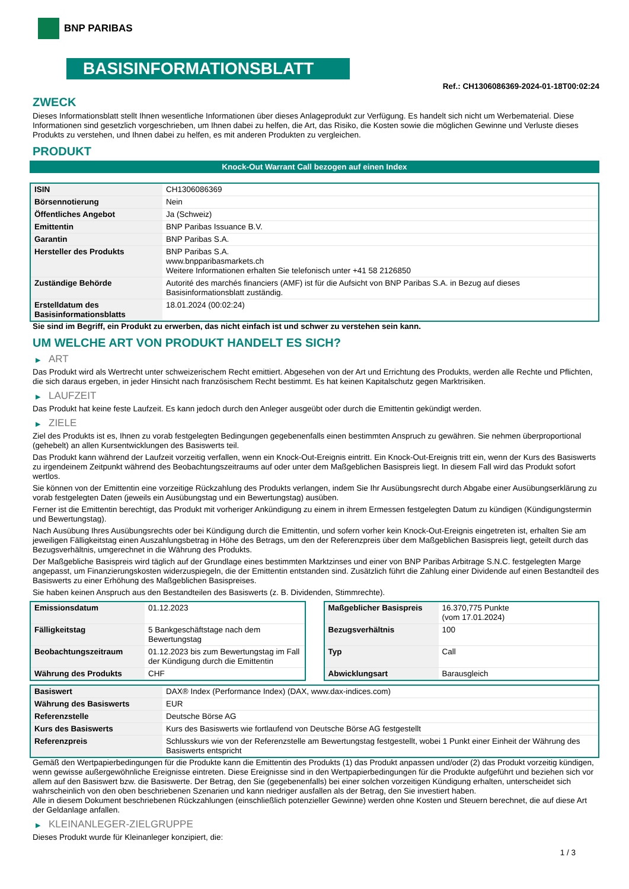BNP PARIBAS
BASISINFORMATIONSBLATT
Ref.: CH1306086369-2024-01-18T00:02:24
ZWECK
Dieses Informationsblatt stellt Ihnen wesentliche Informationen über dieses Anlageprodukt zur Verfügung. Es handelt sich nicht um Werbematerial. Diese Informationen sind gesetzlich vorgeschrieben, um Ihnen dabei zu helfen, die Art, das Risiko, die Kosten sowie die möglichen Gewinne und Verluste dieses Produkts zu verstehen, und Ihnen dabei zu helfen, es mit anderen Produkten zu vergleichen.
PRODUKT
Knock-Out Warrant Call bezogen auf einen Index
| ISIN | CH1306086369 |
| Börsennotierung | Nein |
| Öffentliches Angebot | Ja (Schweiz) |
| Emittentin | BNP Paribas Issuance B.V. |
| Garantin | BNP Paribas S.A. |
| Hersteller des Produkts | BNP Paribas S.A. www.bnpparibasmarkets.ch Weitere Informationen erhalten Sie telefonisch unter +41 58 2126850 |
| Zuständige Behörde | Autorité des marchés financiers (AMF) ist für die Aufsicht von BNP Paribas S.A. in Bezug auf dieses Basisinformationsblatt zuständig. |
| Erstelldatum des Basisinformationsblatts | 18.01.2024 (00:02:24) |
Sie sind im Begriff, ein Produkt zu erwerben, das nicht einfach ist und schwer zu verstehen sein kann.
UM WELCHE ART VON PRODUKT HANDELT ES SICH?
▶ ART
Das Produkt wird als Wertrecht unter schweizerischem Recht emittiert. Abgesehen von der Art und Errichtung des Produkts, werden alle Rechte und Pflichten, die sich daraus ergeben, in jeder Hinsicht nach französischem Recht bestimmt. Es hat keinen Kapitalschutz gegen Marktrisiken.
▶ LAUFZEIT
Das Produkt hat keine feste Laufzeit. Es kann jedoch durch den Anleger ausgeübt oder durch die Emittentin gekündigt werden.
▶ ZIELE
Ziel des Produkts ist es, Ihnen zu vorab festgelegten Bedingungen gegebenenfalls einen bestimmten Anspruch zu gewähren. Sie nehmen überproportional (gehebelt) an allen Kursentwicklungen des Basiswerts teil.
Das Produkt kann während der Laufzeit vorzeitig verfallen, wenn ein Knock-Out-Ereignis eintritt. Ein Knock-Out-Ereignis tritt ein, wenn der Kurs des Basiswerts zu irgendeinem Zeitpunkt während des Beobachtungszeitraums auf oder unter dem Maßgeblichen Basispreis liegt. In diesem Fall wird das Produkt sofort wertlos.
Sie können von der Emittentin eine vorzeitige Rückzahlung des Produkts verlangen, indem Sie Ihr Ausübungsrecht durch Abgabe einer Ausübungserklärung zu vorab festgelegten Daten (jeweils ein Ausübungstag und ein Bewertungstag) ausüben.
Ferner ist die Emittentin berechtigt, das Produkt mit vorheriger Ankündigung zu einem in ihrem Ermessen festgelegten Datum zu kündigen (Kündigungstermin und Bewertungstag).
Nach Ausübung Ihres Ausübungsrechts oder bei Kündigung durch die Emittentin, und sofern vorher kein Knock-Out-Ereignis eingetreten ist, erhalten Sie am jeweiligen Fälligkeitstag einen Auszahlungsbetrag in Höhe des Betrags, um den der Referenzpreis über dem Maßgeblichen Basispreis liegt, geteilt durch das Bezugsverhältnis, umgerechnet in die Währung des Produkts.
Der Maßgebliche Basispreis wird täglich auf der Grundlage eines bestimmten Marktzinses und einer von BNP Paribas Arbitrage S.N.C. festgelegten Marge angepasst, um Finanzierungskosten widerzuspiegeln, die der Emittentin entstanden sind. Zusätzlich führt die Zahlung einer Dividende auf einen Bestandteil des Basiswerts zu einer Erhöhung des Maßgeblichen Basispreises.
Sie haben keinen Anspruch aus den Bestandteilen des Basiswerts (z. B. Dividenden, Stimmrechte).
| Emissionsdatum | 01.12.2023 |
| Fälligkeitstag | 5 Bankgeschäftstage nach dem Bewertungstag |
| Beobachtungszeitraum | 01.12.2023 bis zum Bewertungstag im Fall der Kündigung durch die Emittentin |
| Währung des Produkts | CHF |
| Maßgeblicher Basispreis | 16.370,775 Punkte (vom 17.01.2024) |
| Bezugsverhältnis | 100 |
| Typ | Call |
| Abwicklungsart | Barausgleich |
| Basiswert | DAX® Index (Performance Index) (DAX, www.dax-indices.com) |
| Währung des Basiswerts | EUR |
| Referenzstelle | Deutsche Börse AG |
| Kurs des Basiswerts | Kurs des Basiswerts wie fortlaufend von Deutsche Börse AG festgestellt |
| Referenzpreis | Schlusskurs wie von der Referenzstelle am Bewertungstag festgestellt, wobei 1 Punkt einer Einheit der Währung des Basiswerts entspricht |
Gemäß den Wertpapierbedingungen für die Produkte kann die Emittentin des Produkts (1) das Produkt anpassen und/oder (2) das Produkt vorzeitig kündigen, wenn gewisse außergewöhnliche Ereignisse eintreten. Diese Ereignisse sind in den Wertpapierbedingungen für die Produkte aufgeführt und beziehen sich vor allem auf den Basiswert bzw. die Basiswerte. Der Betrag, den Sie (gegebenenfalls) bei einer solchen vorzeitigen Kündigung erhalten, unterscheidet sich wahrscheinlich von den oben beschriebenen Szenarien und kann niedriger ausfallen als der Betrag, den Sie investiert haben.
Alle in diesem Dokument beschriebenen Rückzahlungen (einschließlich potenzieller Gewinne) werden ohne Kosten und Steuern berechnet, die auf diese Art der Geldanlage anfallen.
▶ KLEINANLEGER-ZIELGRUPPE
Dieses Produkt wurde für Kleinanleger konzipiert, die:
1 / 3